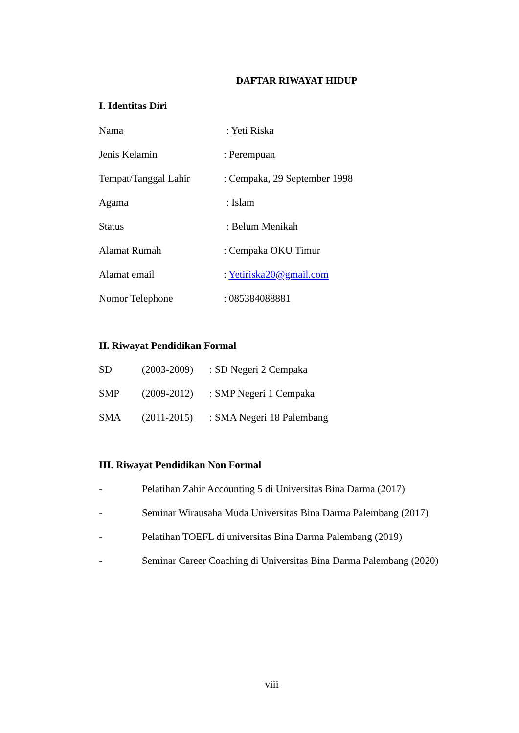DAFTAR RIWAYAT HIDUP
I. Identitas Diri
Nama : Yeti Riska
Jenis Kelamin: Perempuan
Tempat/Tanggal Lahir: Cempaka, 29 September 1998
Agama : Islam
Status : Belum Menikah
Alamat Rumah: Cempaka OKU Timur
Alamat email: Yetiriska20@gmail.com
Nomor Telephone: 085384088881
II. Riwayat Pendidikan Formal
SD (2003-2009): SD Negeri 2 Cempaka
SMP (2009-2012): SMP Negeri 1 Cempaka
SMA (2011-2015): SMA Negeri 18 Palembang
III. Riwayat Pendidikan Non Formal
- Pelatihan Zahir Accounting 5 di Universitas Bina Darma (2017)
- Seminar Wirausaha Muda Universitas Bina Darma Palembang (2017)
- Pelatihan TOEFL di universitas Bina Darma Palembang (2019)
- Seminar Career Coaching di Universitas Bina Darma Palembang (2020)
viii